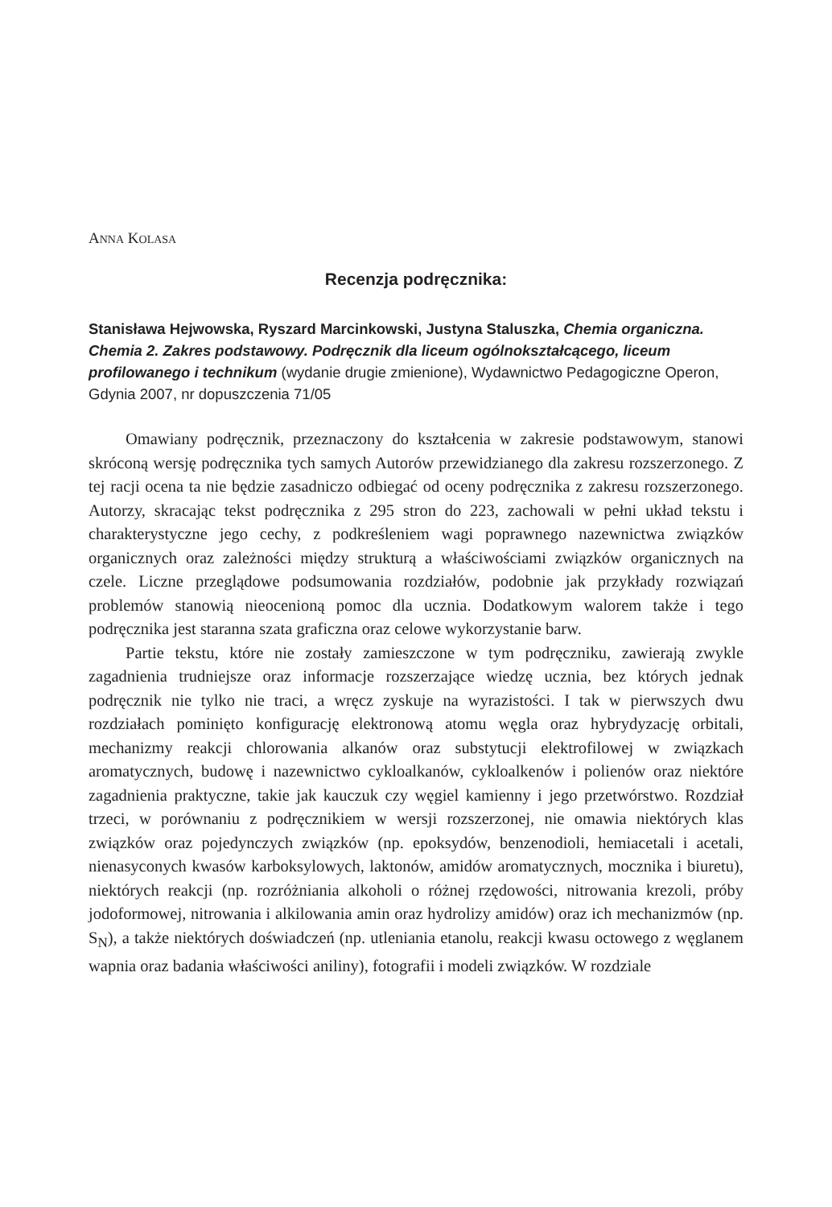ANNA KOLASA
Recenzja podręcznika:
Stanisława Hejwowska, Ryszard Marcinkowski, Justyna Staluszka, Chemia organiczna. Chemia 2. Zakres podstawowy. Podręcznik dla liceum ogólno­kształcącego, liceum profilowanego i technikum (wydanie drugie zmienione), Wydawnictwo Pedagogiczne Operon, Gdynia 2007, nr dopuszczenia 71/05
Omawiany podręcznik, przeznaczony do kształcenia w zakresie podstawowym, stanowi skróconą wersję podręcznika tych samych Autorów przewidzianego dla zakresu rozszerzonego. Z tej racji ocena ta nie będzie zasadniczo odbiegać od oceny podręcznika z zakresu rozszerzonego. Autorzy, skracając tekst podręcznika z 295 stron do 223, zachowali w pełni układ tekstu i charakterystyczne jego cechy, z podkreśleniem wagi poprawnego nazewnictwa związków organicznych oraz zależności między strukturą a właściwościami związków organicznych na czele. Liczne przeglądowe podsumowania rozdziałów, podobnie jak przykłady rozwiązań problemów stanowią nieocenioną pomoc dla ucznia. Dodatkowym walorem także i tego podręcznika jest staranna szata graficzna oraz celowe wykorzystanie barw.
Partie tekstu, które nie zostały zamieszczone w tym podręczniku, zawierają zwykle zagadnienia trudniejsze oraz informacje rozszerzające wiedzę ucznia, bez których jednak podręcznik nie tylko nie traci, a wręcz zyskuje na wyrazistości. I tak w pierwszych dwu rozdziałach pominięto konfigurację elektronową atomu węgla oraz hybrydyzację orbitali, mechanizmy reakcji chlorowania alkanów oraz substytucji elektrofilowej w związkach aromatycznych, budowę i nazewnictwo cykloalkanów, cykloalkenów i polienów oraz niektóre zagadnienia praktyczne, takie jak kauczuk czy węgiel kamienny i jego przetwórstwo. Rozdział trzeci, w porównaniu z podręcznikiem w wersji rozszerzonej, nie omawia niektórych klas związków oraz pojedynczych związków (np. epoksydów, benzenodioli, hemiacetali i acetali, nienasyconych kwasów karboksylowych, laktonów, amidów aromatycznych, mocznika i biuretu), niektórych reakcji (np. rozróżniania alkoholi o różnej rzędowości, nitrowania krezoli, próby jodoformowej, nitrowania i alkilowania amin oraz hydrolizy amidów) oraz ich mechanizmów (np. S<sub>N</sub>), a także niektórych doświadczeń (np. utleniania etanolu, reakcji kwasu octowego z węglanem wapnia oraz badania właściwości aniliny), fotografii i modeli związków. W rozdziale